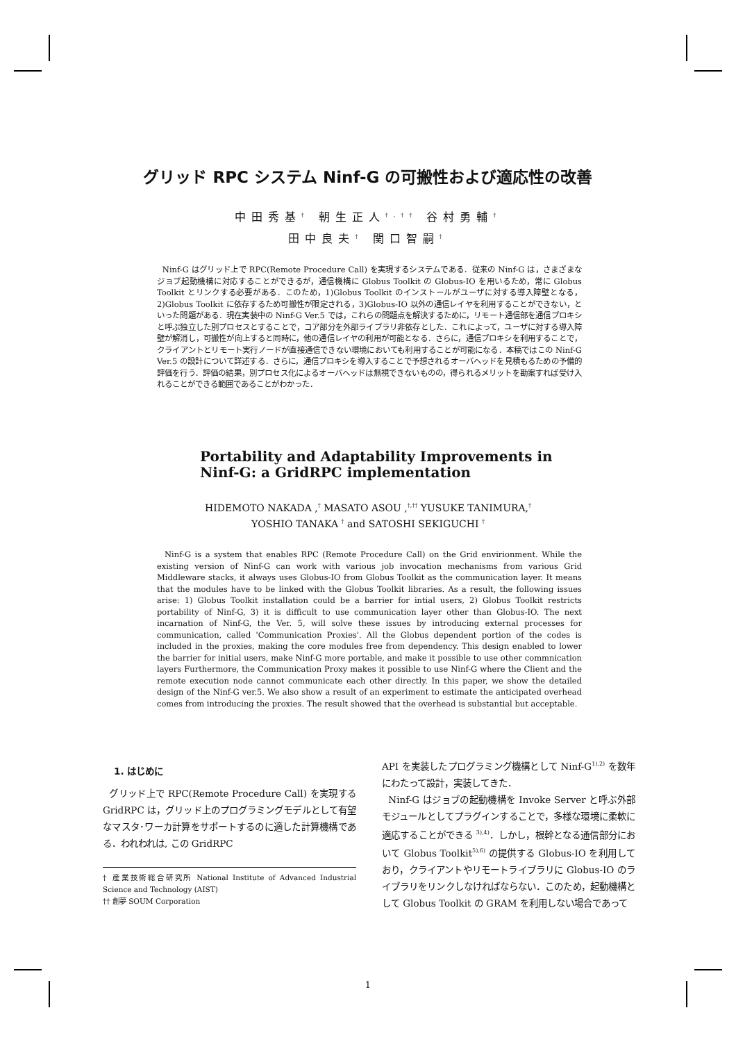グリッド RPC システム Ninf-G の可搬性および適応性の改善
中田秀基<sup>†</sup> 朝生正人<sup>†,††</sup> 谷村勇輔<sup>†</sup>
田中良夫<sup>†</sup> 関口智嗣<sup>†</sup>
Ninf-G はグリッド上で RPC(Remote Procedure Call) を実現するシステムである．従来の Ninf-G は，さまざまなジョブ起動機構に対応することができるが，通信機構に Globus Toolkit の Globus-IO を用いるため，常に Globus Toolkit とリンクする必要がある．このため，1)Globus Toolkit のインストールがユーザに対する導入障壁となる，2)Globus Toolkit に依存するため可搬性が限定される，3)Globus-IO 以外の通信レイヤを利用することができない，といった問題がある．現在実装中の Ninf-G Ver.5 では，これらの問題点を解決するために，リモート通信部を通信プロキシと呼ぶ独立した別プロセスとすることで，コア部分を外部ライブラリ非依存とした．これによって，ユーザに対する導入障壁が解消し，可搬性が向上すると同時に，他の通信レイヤの利用が可能となる．さらに，通信プロキシを利用することで，クライアントとリモート実行ノードが直接通信できない環境においても利用することが可能になる．本稿ではこの Ninf-G Ver.5 の設計について詳述する．さらに，通信プロキシを導入することで予想されるオーバヘッドを見積もるための予備的評価を行う．評価の結果，別プロセス化によるオーバヘッドは無視できないものの，得られるメリットを勘案すれば受け入れることができる範囲であることがわかった．
Portability and Adaptability Improvements in
Ninf-G: a GridRPC implementation
HIDEMOTO NAKADA ,<sup>†</sup> MASATO ASOU ,<sup>†,††</sup> YUSUKE TANIMURA,<sup>†</sup>
YOSHIO TANAKA <sup>†</sup> and SATOSHI SEKIGUCHI <sup>†</sup>
Ninf-G is a system that enables RPC (Remote Procedure Call) on the Grid envirionment. While the existing version of Ninf-G can work with various job invocation mechanisms from various Grid Middleware stacks, it always uses Globus-IO from Globus Toolkit as the communication layer. It means that the modules have to be linked with the Globus Toolkit libraries. As a result, the following issues arise: 1) Globus Toolkit installation could be a barrier for intial users, 2) Globus Toolkit restricts portability of Ninf-G, 3) it is difficult to use communication layer other than Globus-IO. The next incarnation of Ninf-G, the Ver. 5, will solve these issues by introducing external processes for communication, called 'Communication Proxies'. All the Globus dependent portion of the codes is included in the proxies, making the core modules free from dependency. This design enabled to lower the barrier for initial users, make Ninf-G more portable, and make it possible to use other commnication layers Furthermore, the Communication Proxy makes it possible to use Ninf-G where the Client and the remote execution node cannot communicate each other directly. In this paper, we show the detailed design of the Ninf-G ver.5. We also show a result of an experiment to estimate the anticipated overhead comes from introducing the proxies. The result showed that the overhead is substantial but acceptable.
1. はじめに
グリッド上で RPC(Remote Procedure Call) を実現する GridRPC は，グリッド上のプログラミングモデルとして有望なマスタ･ワーカ計算をサポートするのに適した計算機構である．われわれは, この GridRPC
† 産業技術総合研究所 National Institute of Advanced Industrial Science and Technology (AIST)
†† 創夢 SOUM Corporation
API を実装したプログラミング機構として Ninf-G<sup>1),2)</sup> を数年にわたって設計，実装してきた．
Ninf-G はジョブの起動機構を Invoke Server と呼ぶ外部モジュールとしてプラグインすることで，多様な環境に柔軟に適応することができる <sup>3),4)</sup>．しかし，根幹となる通信部分において Globus Toolkit<sup>5),6)</sup> の提供する Globus-IO を利用しており，クライアントやリモートライブラリに Globus-IO のライブラリをリンクしなければならない．このため，起動機構として Globus Toolkit の GRAM を利用しない場合であって
1